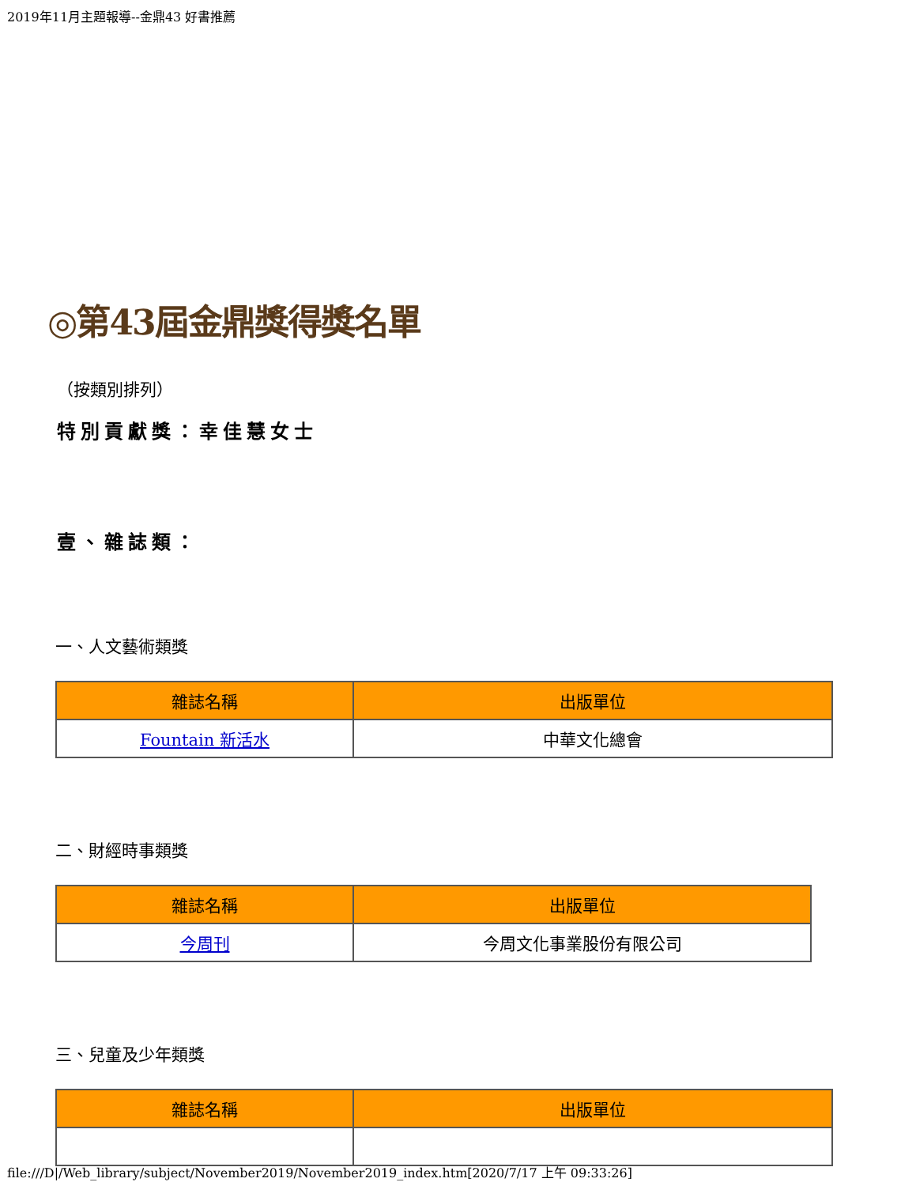2019年11月主題報導--金鼎43 好書推薦
◎第43屆金鼎獎得獎名單
（按類別排列）
特別貢獻獎：幸佳慧女士
壹、雜誌類：
一、人文藝術類獎
| 雜誌名稱 | 出版單位 |
| --- | --- |
| Fountain 新活水 | 中華文化總會 |
二、財經時事類獎
| 雜誌名稱 | 出版單位 |
| --- | --- |
| 今周刊 | 今周文化事業股份有限公司 |
三、兒童及少年類獎
| 雜誌名稱 | 出版單位 |
| --- | --- |
file:///D|/Web_library/subject/November2019/November2019_index.htm[2020/7/17 上午 09:33:26]